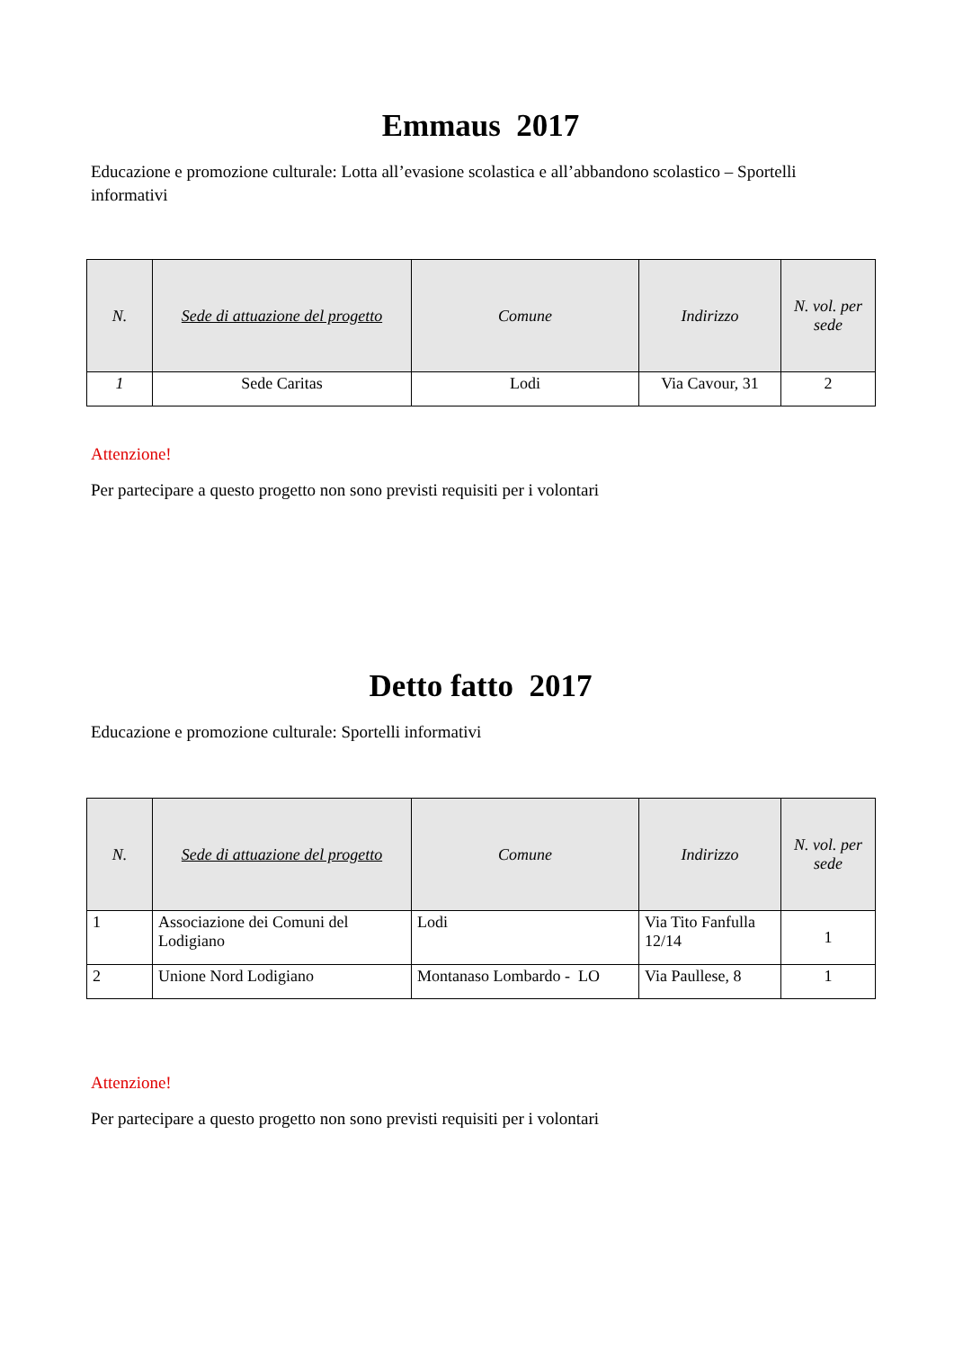Emmaus 2017
Educazione e promozione culturale: Lotta all’evasione scolastica e all’abbandono scolastico – Sportelli informativi
| N. | Sede di attuazione del progetto | Comune | Indirizzo | N. vol. per sede |
| --- | --- | --- | --- | --- |
| 1 | Sede Caritas | Lodi | Via Cavour, 31 | 2 |
Attenzione!
Per partecipare a questo progetto non sono previsti requisiti per i volontari
Detto fatto 2017
Educazione e promozione culturale: Sportelli informativi
| N. | Sede di attuazione del progetto | Comune | Indirizzo | N. vol. per sede |
| --- | --- | --- | --- | --- |
| 1 | Associazione dei Comuni del Lodigiano | Lodi | Via Tito Fanfulla 12/14 | 1 |
| 2 | Unione Nord Lodigiano | Montanaso Lombardo - LO | Via Paullese, 8 | 1 |
Attenzione!
Per partecipare a questo progetto non sono previsti requisiti per i volontari